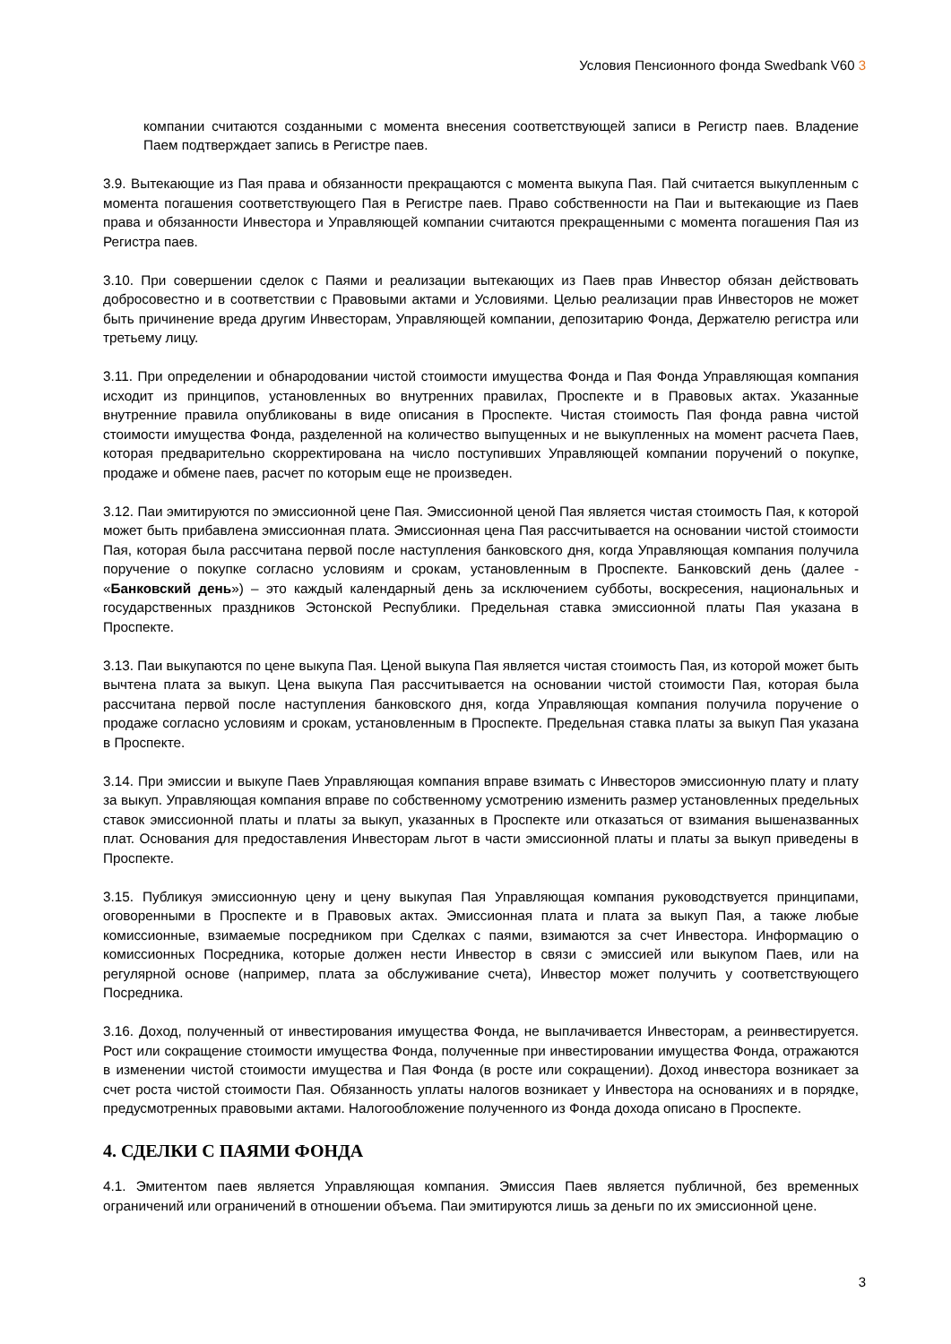Условия Пенсионного фонда Swedbank V60 3
компании считаются созданными с момента внесения соответствующей записи в Регистр паев. Владение Паем подтверждает запись в Регистре паев.
3.9. Вытекающие из Пая права и обязанности прекращаются с момента выкупа Пая. Пай считается выкупленным с момента погашения соответствующего Пая в Регистре паев. Право собственности на Паи и вытекающие из Паев права и обязанности Инвестора и Управляющей компании считаются прекращенными с момента погашения Пая из Регистра паев.
3.10. При совершении сделок с Паями и реализации вытекающих из Паев прав Инвестор обязан действовать добросовестно и в соответствии с Правовыми актами и Условиями. Целью реализации прав Инвесторов не может быть причинение вреда другим Инвесторам, Управляющей компании, депозитарию Фонда, Держателю регистра или третьему лицу.
3.11. При определении и обнародовании чистой стоимости имущества Фонда и Пая Фонда Управляющая компания исходит из принципов, установленных во внутренних правилах, Проспекте и в Правовых актах. Указанные внутренние правила опубликованы в виде описания в Проспекте. Чистая стоимость Пая фонда равна чистой стоимости имущества Фонда, разделенной на количество выпущенных и не выкупленных на момент расчета Паев, которая предварительно скорректирована на число поступивших Управляющей компании поручений о покупке, продаже и обмене паев, расчет по которым еще не произведен.
3.12. Паи эмитируются по эмиссионной цене Пая. Эмиссионной ценой Пая является чистая стоимость Пая, к которой может быть прибавлена эмиссионная плата. Эмиссионная цена Пая рассчитывается на основании чистой стоимости Пая, которая была рассчитана первой после наступления банковского дня, когда Управляющая компания получила поручение о покупке согласно условиям и срокам, установленным в Проспекте. Банковский день (далее - «Банковский день») – это каждый календарный день за исключением субботы, воскресения, национальных и государственных праздников Эстонской Республики. Предельная ставка эмиссионной платы Пая указана в Проспекте.
3.13. Паи выкупаются по цене выкупа Пая. Ценой выкупа Пая является чистая стоимость Пая, из которой может быть вычтена плата за выкуп. Цена выкупа Пая рассчитывается на основании чистой стоимости Пая, которая была рассчитана первой после наступления банковского дня, когда Управляющая компания получила поручение о продаже согласно условиям и срокам, установленным в Проспекте. Предельная ставка платы за выкуп Пая указана в Проспекте.
3.14. При эмиссии и выкупе Паев Управляющая компания вправе взимать с Инвесторов эмиссионную плату и плату за выкуп. Управляющая компания вправе по собственному усмотрению изменить размер установленных предельных ставок эмиссионной платы и платы за выкуп, указанных в Проспекте или отказаться от взимания вышеназванных плат. Основания для предоставления Инвесторам льгот в части эмиссионной платы и платы за выкуп приведены в Проспекте.
3.15. Публикуя эмиссионную цену и цену выкупая Пая Управляющая компания руководствуется принципами, оговоренными в Проспекте и в Правовых актах. Эмиссионная плата и плата за выкуп Пая, а также любые комиссионные, взимаемые посредником при Сделках с паями, взимаются за счет Инвестора. Информацию о комиссионных Посредника, которые должен нести Инвестор в связи с эмиссией или выкупом Паев, или на регулярной основе (например, плата за обслуживание счета), Инвестор может получить у соответствующего Посредника.
3.16. Доход, полученный от инвестирования имущества Фонда, не выплачивается Инвесторам, а реинвестируется. Рост или сокращение стоимости имущества Фонда, полученные при инвестировании имущества Фонда, отражаются в изменении чистой стоимости имущества и Пая Фонда (в росте или сокращении). Доход инвестора возникает за счет роста чистой стоимости Пая. Обязанность уплаты налогов возникает у Инвестора на основаниях и в порядке, предусмотренных правовыми актами. Налогообложение полученного из Фонда дохода описано в Проспекте.
4. СДЕЛКИ С ПАЯМИ ФОНДА
4.1. Эмитентом паев является Управляющая компания. Эмиссия Паев является публичной, без временных ограничений или ограничений в отношении объема. Паи эмитируются лишь за деньги по их эмиссионной цене.
3